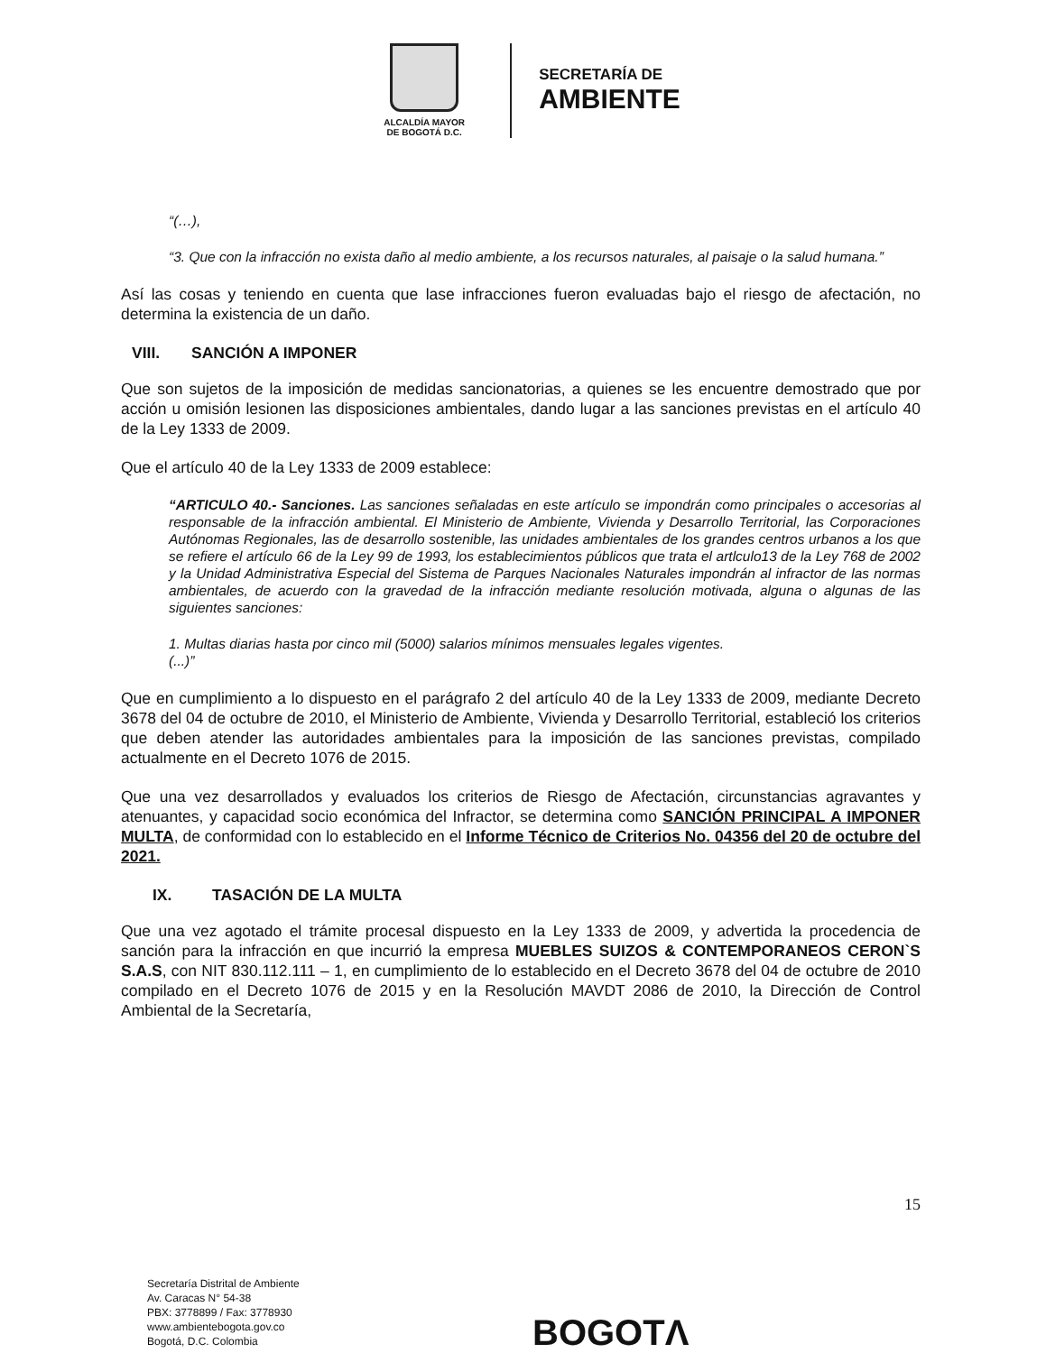ALCALDÍA MAYOR
DE BOGOTÁ D.C.
SECRETARÍA DE
AMBIENTE
“(…),
“3. Que con la infracción no exista daño al medio ambiente, a los recursos naturales, al paisaje o la salud humana.”
Así las cosas y teniendo en cuenta que lase infracciones fueron evaluadas bajo el riesgo de afectación, no determina la existencia de un daño.
VIII. SANCIÓN A IMPONER
Que son sujetos de la imposición de medidas sancionatorias, a quienes se les encuentre demostrado que por acción u omisión lesionen las disposiciones ambientales, dando lugar a las sanciones previstas en el artículo 40 de la Ley 1333 de 2009.
Que el artículo 40 de la Ley 1333 de 2009 establece:
“ARTICULO 40.- Sanciones. Las sanciones señaladas en este artículo se impondrán como principales o accesorias al responsable de la infracción ambiental. El Ministerio de Ambiente, Vivienda y Desarrollo Territorial, las Corporaciones Autónomas Regionales, las de desarrollo sostenible, las unidades ambientales de los grandes centros urbanos a los que se refiere el artículo 66 de la Ley 99 de 1993, los establecimientos públicos que trata el artlculo13 de la Ley 768 de 2002 y la Unidad Administrativa Especial del Sistema de Parques Nacionales Naturales impondrán al infractor de las normas ambientales, de acuerdo con la gravedad de la infracción mediante resolución motivada, alguna o algunas de las siguientes sanciones:
1. Multas diarias hasta por cinco mil (5000) salarios mínimos mensuales legales vigentes.
(...)”
Que en cumplimiento a lo dispuesto en el parágrafo 2 del artículo 40 de la Ley 1333 de 2009, mediante Decreto 3678 del 04 de octubre de 2010, el Ministerio de Ambiente, Vivienda y Desarrollo Territorial, estableció los criterios que deben atender las autoridades ambientales para la imposición de las sanciones previstas, compilado actualmente en el Decreto 1076 de 2015.
Que una vez desarrollados y evaluados los criterios de Riesgo de Afectación, circunstancias agravantes y atenuantes, y capacidad socio económica del Infractor, se determina como SANCIÓN PRINCIPAL A IMPONER MULTA, de conformidad con lo establecido en el Informe Técnico de Criterios No. 04356 del 20 de octubre del 2021.
IX. TASACIÓN DE LA MULTA
Que una vez agotado el trámite procesal dispuesto en la Ley 1333 de 2009, y advertida la procedencia de sanción para la infracción en que incurrió la empresa MUEBLES SUIZOS & CONTEMPORANEOS CERON`S S.A.S, con NIT 830.112.111 – 1, en cumplimiento de lo establecido en el Decreto 3678 del 04 de octubre de 2010 compilado en el Decreto 1076 de 2015 y en la Resolución MAVDT 2086 de 2010, la Dirección de Control Ambiental de la Secretaría,
15
Secretaría Distrital de Ambiente
Av. Caracas N° 54-38
PBX: 3778899 / Fax: 3778930
www.ambientebogota.gov.co
Bogotá, D.C. Colombia
BOGOTΛ